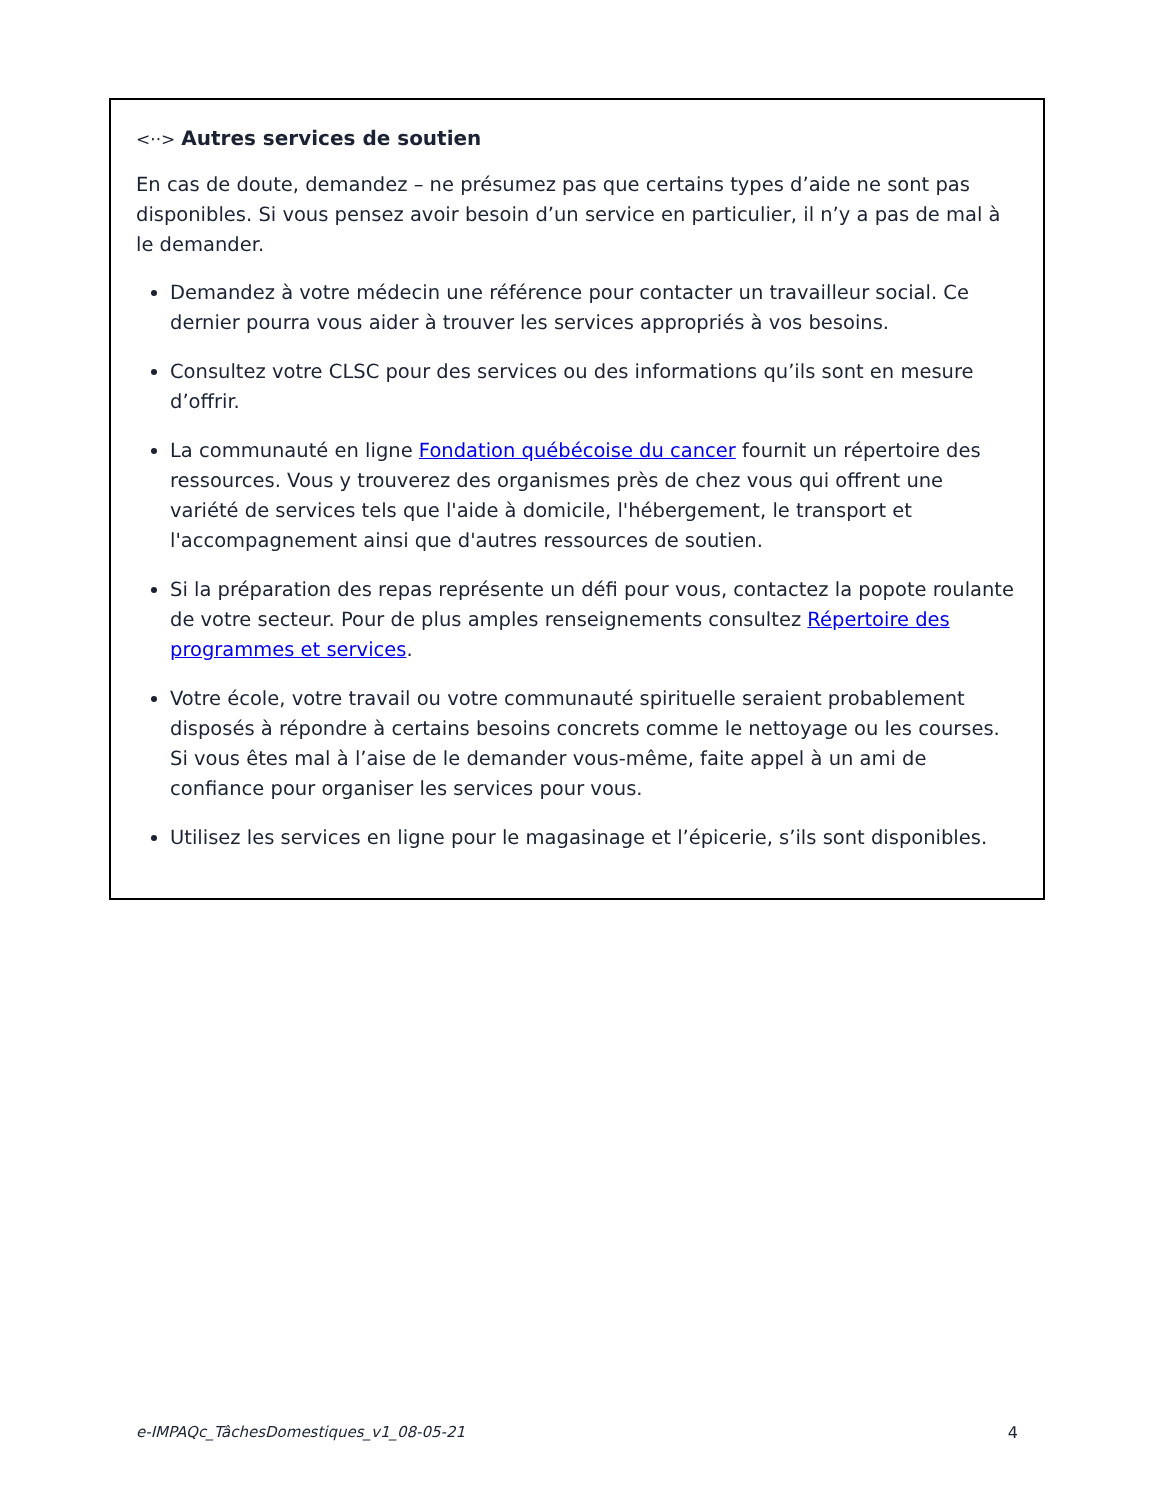<··> Autres services de soutien
En cas de doute, demandez – ne présumez pas que certains types d’aide ne sont pas disponibles. Si vous pensez avoir besoin d’un service en particulier, il n’y a pas de mal à le demander.
Demandez à votre médecin une référence pour contacter un travailleur social. Ce dernier pourra vous aider à trouver les services appropriés à vos besoins.
Consultez votre CLSC pour des services ou des informations qu’ils sont en mesure d’offrir.
La communauté en ligne Fondation québécoise du cancer fournit un répertoire des ressources. Vous y trouverez des organismes près de chez vous qui offrent une variété de services tels que l'aide à domicile, l'hébergement, le transport et l'accompagnement ainsi que d'autres ressources de soutien.
Si la préparation des repas représente un défi pour vous, contactez la popote roulante de votre secteur. Pour de plus amples renseignements consultez Répertoire des programmes et services.
Votre école, votre travail ou votre communauté spirituelle seraient probablement disposés à répondre à certains besoins concrets comme le nettoyage ou les courses. Si vous êtes mal à l’aise de le demander vous-même, faite appel à un ami de confiance pour organiser les services pour vous.
Utilisez les services en ligne pour le magasinage et l’épicerie, s’ils sont disponibles.
e-IMPAQc_TâchesDomestiques_v1_08-05-21 4